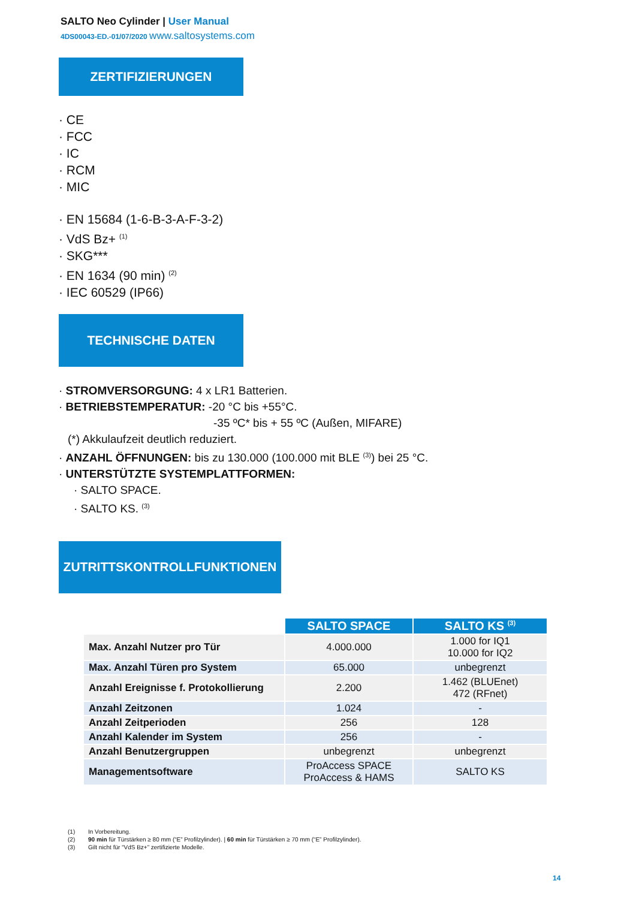SALTO Neo Cylinder | User Manual
4DS00043-ED.-01/07/2020 www.saltosystems.com
ZERTIFIZIERUNGEN
· CE
· FCC
· IC
· RCM
· MIC
· EN 15684 (1-6-B-3-A-F-3-2)
· VdS Bz+ <sup>(1)</sup>
· SKG***
· EN 1634 (90 min) <sup>(2)</sup>
· IEC 60529 (IP66)
TECHNISCHE DATEN
· STROMVERSORGUNG: 4 x LR1 Batterien.
· BETRIEBSTEMPERATUR: -20 °C bis +55°C.
-35 ºC* bis + 55 ºC (Außen, MIFARE)
(*) Akkulaufzeit deutlich reduziert.
· ANZAHL ÖFFNUNGEN: bis zu 130.000 (100.000 mit BLE <sup>(3)</sup>) bei 25 °C.
· UNTERSTÜTZTE SYSTEMPLATTFORMEN:
· SALTO SPACE.
· SALTO KS. <sup>(3)</sup>
ZUTRITTSKONTROLLFUNKTIONEN
| | SALTO SPACE | SALTO KS <sup>(3)</sup> |
| Max. Anzahl Nutzer pro Tür | 4.000.000 | 1.000 for IQ1 10.000 for IQ2 |
| Max. Anzahl Türen pro System | 65.000 | unbegrenzt |
| Anzahl Ereignisse f. Protokollierung | 2.200 | 1.462 (BLUEnet) 472 (RFnet) |
| Anzahl Zeitzonen | 1.024 | - |
| Anzahl Zeitperioden | 256 | 128 |
| Anzahl Kalender im System | 256 | - |
| Anzahl Benutzergruppen | unbegrenzt | unbegrenzt |
| Managementsoftware | ProAccess SPACE ProAccess & HAMS | SALTO KS |
(1) In Vorbereitung.
(2) 90 min für Türstärken ≥ 80 mm (“E” Profilzylinder). | 60 min für Türstärken ≥ 70 mm (“E” Profilzylinder).
(3) Gilt nicht für “VdS Bz+” zertifizierte Modelle.
14